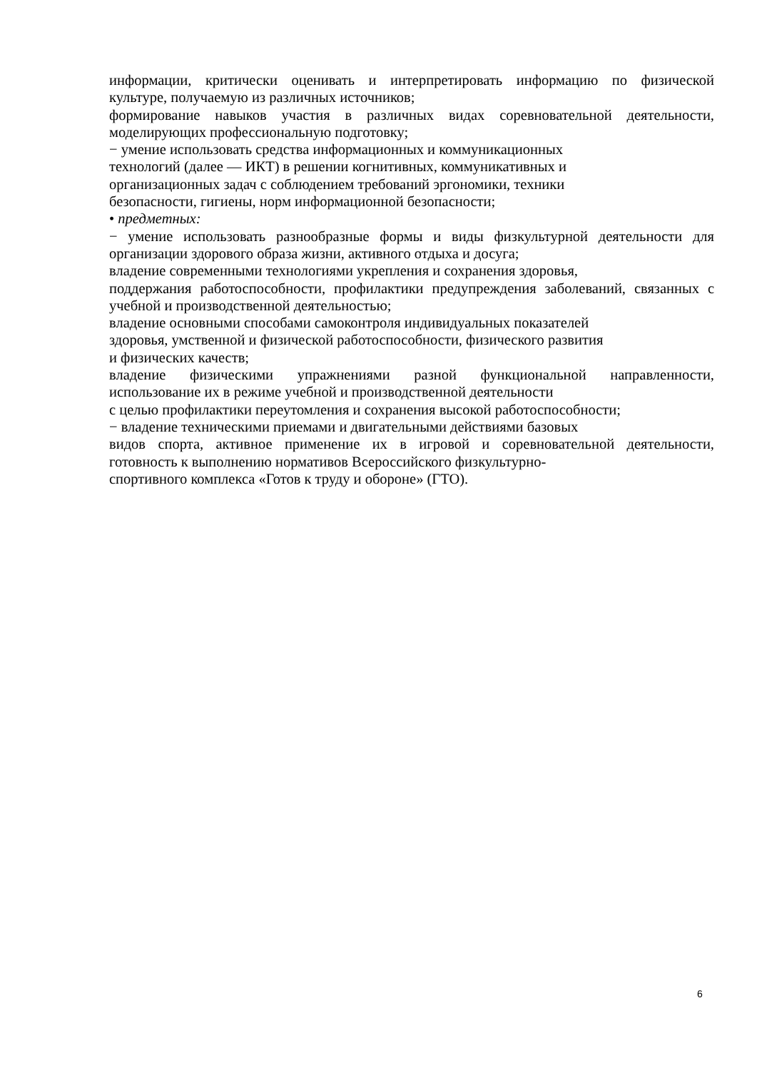информации, критически оценивать и интерпретировать информацию по физической
культуре, получаемую из различных источников;
формирование навыков участия в различных видах соревновательной деятельности,
моделирующих профессиональную подготовку;
− умение использовать средства информационных и коммуникационных
технологий (далее — ИКТ) в решении когнитивных, коммуникативных и
организационных задач с соблюдением требований эргономики, техники
безопасности, гигиены, норм информационной безопасности;
• предметных:
− умение использовать разнообразные формы и виды физкультурной деятельности для
организации здорового образа жизни, активного отдыха и досуга;
владение современными технологиями укрепления и сохранения здоровья,
поддержания работоспособности, профилактики предупреждения заболеваний, связанных с
учебной и производственной деятельностью;
владение основными способами самоконтроля индивидуальных показателей
здоровья, умственной и физической работоспособности, физического развития
и физических качеств;
владение физическими упражнениями разной функциональной направленности,
использование их в режиме учебной и производственной деятельности
с целью профилактики переутомления и сохранения высокой работоспособности;
− владение техническими приемами и двигательными действиями базовых
видов спорта, активное применение их в игровой и соревновательной деятельности,
готовность к выполнению нормативов Всероссийского физкультурно-
спортивного комплекса «Готов к труду и обороне» (ГТО).
6